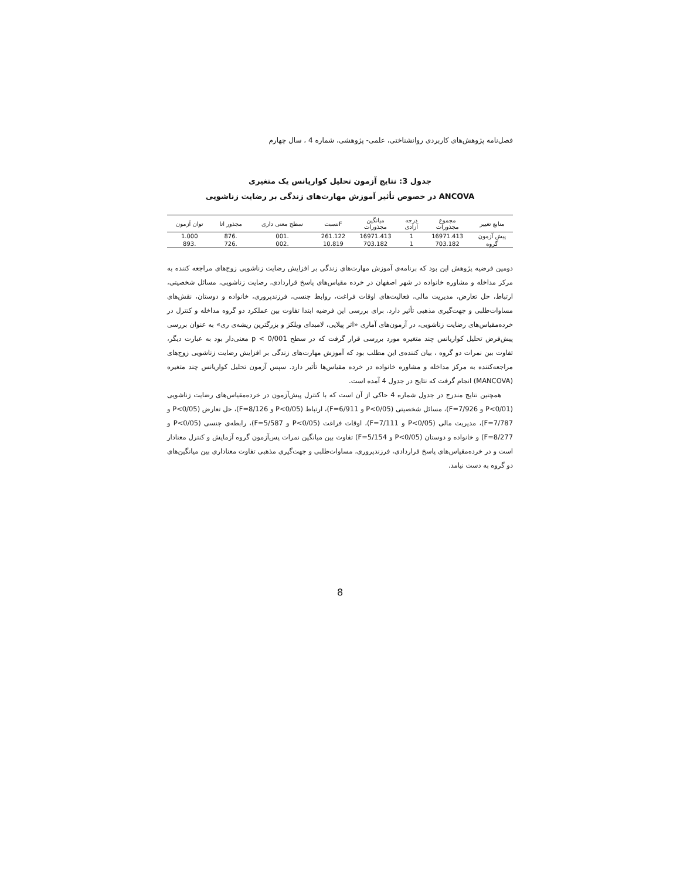فصل‌نامه پژوهش‌های کاربردی روانشناختی، علمی- پژوهشی، شماره 4 ، سال چهارم
جدول 3: نتایج آزمون تحلیل کواریانس یک متغیری
ANCOVA در خصوص تأثیر آموزش مهارت‌های زندگی بر رضایت زناشویی
| منابع تغییر | مجموع مجذورات | درجه آزادی | میانگین مجذورات | Fنسبت | سطح معنی داری | مجذور اتا | توان آزمون |
| --- | --- | --- | --- | --- | --- | --- | --- |
| پیش آزمون | 16971.413 | 1 | 16971.413 | 261.122 | .001 | .876 | 1.000 |
| گروه | 703.182 | 1 | 703.182 | 10.819 | .002 | .726 | .893 |
دومین فرضیه پژوهش این بود که برنامه‌ی آموزش مهارت‌های زندگی بر افزایش رضایت زناشویی زوج‌های مراجعه کننده به مرکز مداخله و مشاوره خانواده در شهر اصفهان در خرده مقیاس‌های پاسخ قراردادی، رضایت زناشویی، مسائل شخصیتی، ارتباط، حل تعارض، مدیریت مالی، فعالیت‌های اوقات فراغت، روابط جنسی، فرزندپروری، خانواده و دوستان، نقش‌های مساوات‌طلبی و جهت‌گیری مذهبی تأثیر دارد. برای بررسی این فرضیه ابتدا تفاوت بین عملکرد دو گروه مداخله و کنترل در خرده‌مقیاس‌های رضایت زناشویی، در آزمون‌های آماری «اثر پیلایی، لامبدای ویلکز و بزرگترین ریشه‌ی ری» به عنوان بررسی پیش‌فرض تحلیل کواریانس چند متغیره مورد بررسی قرار گرفت که در سطح p < 0/001 معنی‌دار بود به عبارت دیگر، تفاوت بین نمرات دو گروه ، بیان کننده‌ی این مطلب بود که آموزش مهارت‌های زندگی بر افزایش رضایت زناشویی زوج‌های مراجعه‌کننده به مرکز مداخله و مشاوره خانواده در خرده مقیاس‌ها تأثیر دارد. سپس آزمون تحلیل کواریانس چند متغیره (MANCOVA) انجام گرفت که نتایج در جدول 4 آمده است.
همچنین نتایج مندرج در جدول شماره 4 حاکی از آن است که با کنترل پیش‌آزمون در خرده‌مقیاس‌های رضایت زناشویی (P<0/01 و F=7/926)، مسائل شخصیتی (P<0/05 و F=6/911)، ارتباط (P<0/05 و F=8/126)، حل تعارض (P<0/05 و F=7/787)، مدیریت مالی (P<0/05 و F=7/111)، اوقات فراغت (P<0/05 و F=5/587)، رابطه‌ی جنسی (P<0/05 و F=8/277) و خانواده و دوستان (P<0/05 و F=5/154) تفاوت بین میانگین نمرات پس‌آزمون گروه آزمایش و کنترل معنادار است و در خرده‌مقیاس‌های پاسخ قراردادی، فرزندپروری، مساوات‌طلبی و جهت‌گیری مذهبی تفاوت معناداری بین میانگین‌های دو گروه به دست نیامد.
8